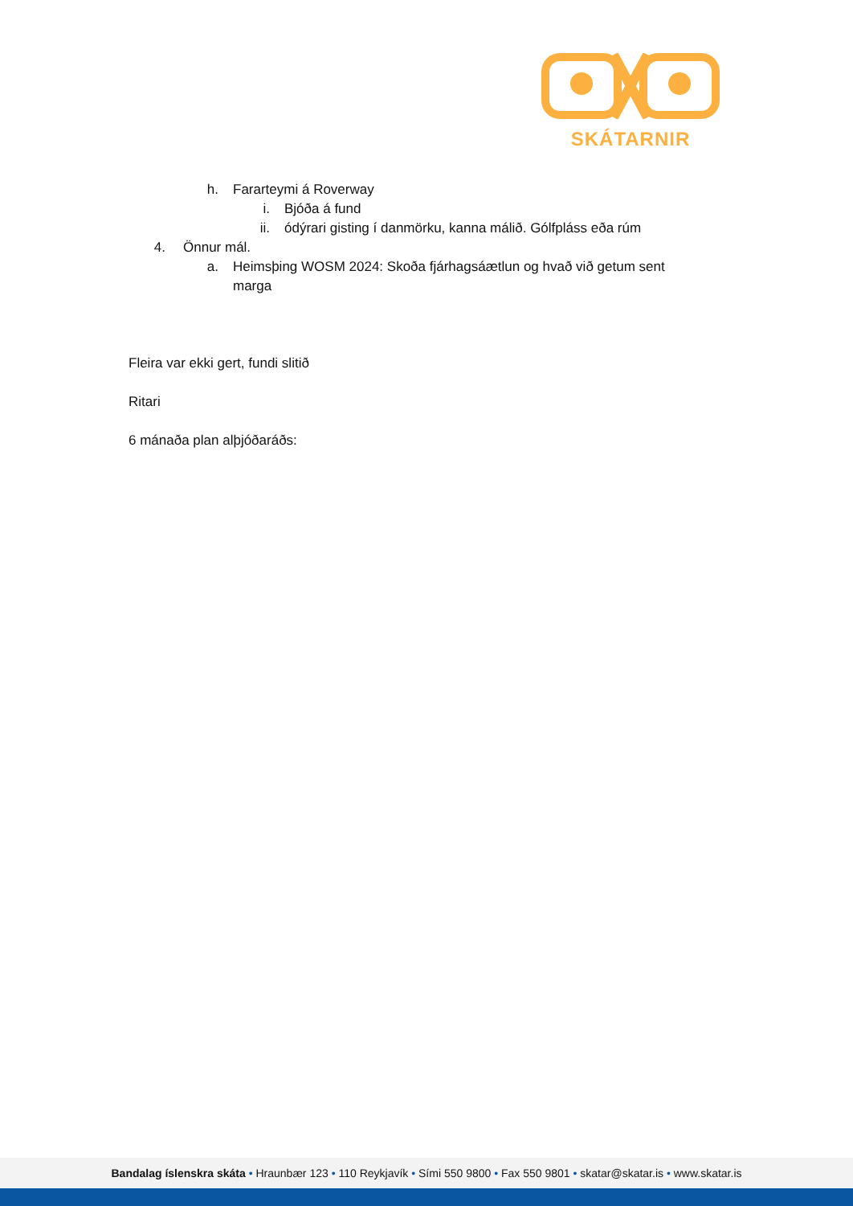SKÁTARNIR
h. Fararteymi á Roverway
i. Bjóða á fund
ii. ódýrari gisting í danmörku, kanna málið. Gólfpláss eða rúm
4. Önnur mál.
a. Heimsþing WOSM 2024: Skoða fjárhagsáætlun og hvað við getum sent marga
Fleira var ekki gert, fundi slitið
Ritari
6 mánaða plan alþjóðaráðs:
Bandalag íslenskra skáta • Hraunbær 123 • 110 Reykjavík • Sími 550 9800 • Fax 550 9801 • skatar@skatar.is • www.skatar.is